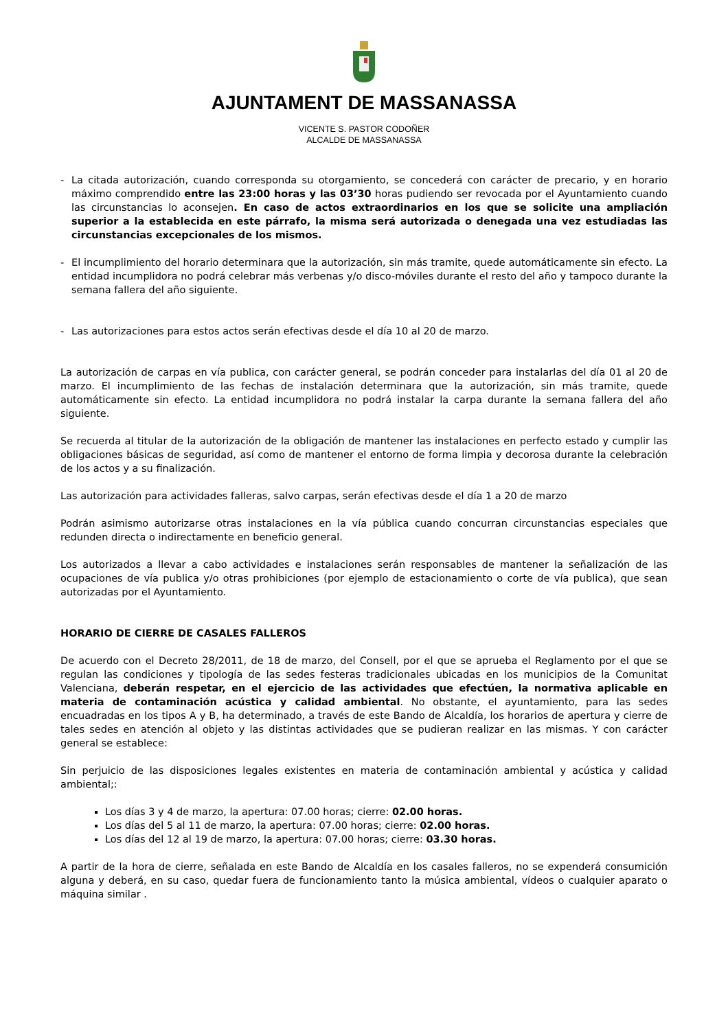AJUNTAMENT DE MASSANASSA
VICENTE S. PASTOR CODOÑER
ALCALDE DE MASSANASSA
- La citada autorización, cuando corresponda su otorgamiento, se concederá con carácter de precario, y en horario máximo comprendido entre las 23:00 horas y las 03’30 horas pudiendo ser revocada por el Ayuntamiento cuando las circunstancias lo aconsejen. En caso de actos extraordinarios en los que se solicite una ampliación superior a la establecida en este párrafo, la misma será autorizada o denegada una vez estudiadas las circunstancias excepcionales de los mismos.
- El incumplimiento del horario determinara que la autorización, sin más tramite, quede automáticamente sin efecto. La entidad incumplidora no podrá celebrar más verbenas y/o disco-móviles durante el resto del año y tampoco durante la semana fallera del año siguiente.
- Las autorizaciones para estos actos serán efectivas desde el día 10 al 20 de marzo.
La autorización de carpas en vía publica, con carácter general, se podrán conceder para instalarlas del día 01 al 20 de marzo. El incumplimiento de las fechas de instalación determinara que la autorización, sin más tramite, quede automáticamente sin efecto. La entidad incumplidora no podrá instalar la carpa durante la semana fallera del año siguiente.
Se recuerda al titular de la autorización de la obligación de mantener las instalaciones en perfecto estado y cumplir las obligaciones básicas de seguridad, así como de mantener el entorno de forma limpia y decorosa durante la celebración de los actos y a su finalización.
Las autorización para actividades falleras, salvo carpas, serán efectivas desde el día 1 a 20 de marzo
Podrán asimismo autorizarse otras instalaciones en la vía pública cuando concurran circunstancias especiales que redunden directa o indirectamente en beneficio general.
Los autorizados a llevar a cabo actividades e instalaciones serán responsables de mantener la señalización de las ocupaciones de vía publica y/o otras prohibiciones (por ejemplo de estacionamiento o corte de vía publica), que sean autorizadas por el Ayuntamiento.
HORARIO DE CIERRE DE CASALES FALLEROS
De acuerdo con el Decreto 28/2011, de 18 de marzo, del Consell, por el que se aprueba el Reglamento por el que se regulan las condiciones y tipología de las sedes festeras tradicionales ubicadas en los municipios de la Comunitat Valenciana, deberán respetar, en el ejercicio de las actividades que efectúen, la normativa aplicable en materia de contaminación acústica y calidad ambiental. No obstante, el ayuntamiento, para las sedes encuadradas en los tipos A y B, ha determinado, a través de este Bando de Alcaldía, los horarios de apertura y cierre de tales sedes en atención al objeto y las distintas actividades que se pudieran realizar en las mismas. Y con carácter general se establece:
Sin perjuicio de las disposiciones legales existentes en materia de contaminación ambiental y acústica y calidad ambiental;:
Los días 3 y 4 de marzo, la apertura: 07.00 horas; cierre: 02.00 horas.
Los días del 5 al 11 de marzo, la apertura: 07.00 horas; cierre: 02.00 horas.
Los días del 12 al 19 de marzo, la apertura: 07.00 horas; cierre: 03.30 horas.
A partir de la hora de cierre, señalada en este Bando de Alcaldía en los casales falleros, no se expenderá consumición alguna y deberá, en su caso, quedar fuera de funcionamiento tanto la música ambiental, vídeos o cualquier aparato o máquina similar .